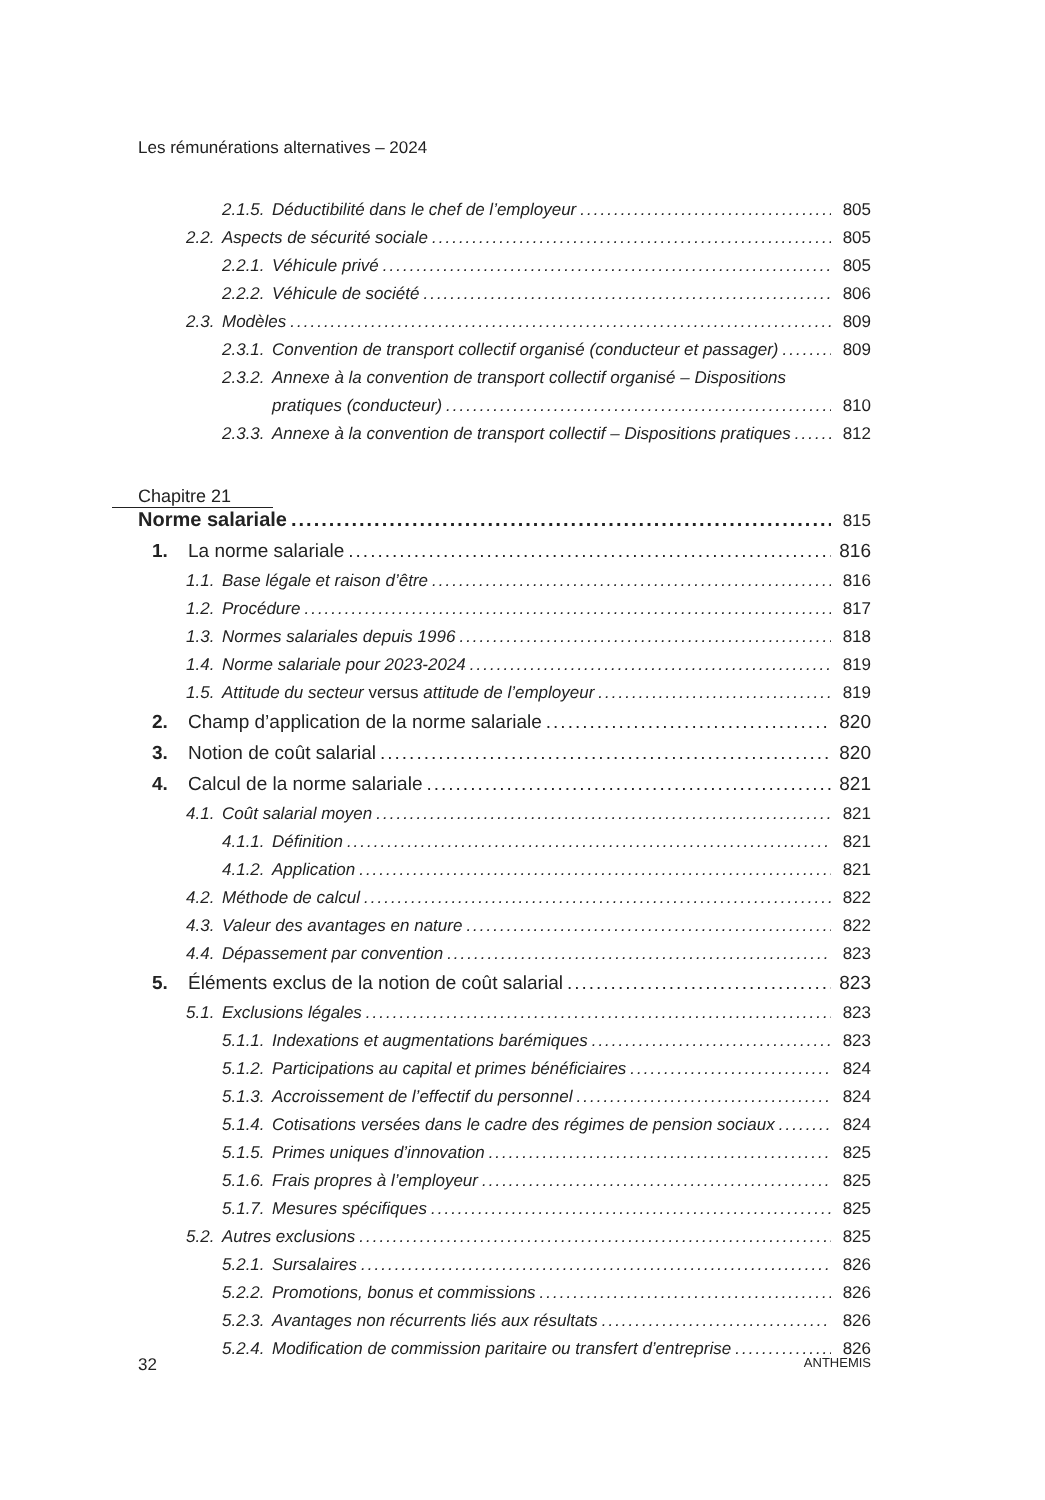Les rémunérations alternatives – 2024
2.1.5. Déductibilité dans le chef de l’employeur 805
2.2. Aspects de sécurité sociale 805
2.2.1. Véhicule privé 805
2.2.2. Véhicule de société 806
2.3. Modèles 809
2.3.1. Convention de transport collectif organisé (conducteur et passager) 809
2.3.2. Annexe à la convention de transport collectif organisé – Dispositions
pratiques (conducteur) 810
2.3.3. Annexe à la convention de transport collectif – Dispositions pratiques 812
Chapitre 21
Norme salariale 815
1. La norme salariale 816
1.1. Base légale et raison d’être 816
1.2. Procédure 817
1.3. Normes salariales depuis 1996 818
1.4. Norme salariale pour 2023-2024 819
1.5. Attitude du secteur versus attitude de l’employeur 819
2. Champ d’application de la norme salariale 820
3. Notion de coût salarial 820
4. Calcul de la norme salariale 821
4.1. Coût salarial moyen 821
4.1.1. Définition 821
4.1.2. Application 821
4.2. Méthode de calcul 822
4.3. Valeur des avantages en nature 822
4.4. Dépassement par convention 823
5. Éléments exclus de la notion de coût salarial 823
5.1. Exclusions légales 823
5.1.1. Indexations et augmentations barémiques 823
5.1.2. Participations au capital et primes bénéficiaires 824
5.1.3. Accroissement de l’effectif du personnel 824
5.1.4. Cotisations versées dans le cadre des régimes de pension sociaux 824
5.1.5. Primes uniques d’innovation 825
5.1.6. Frais propres à l’employeur 825
5.1.7. Mesures spécifiques 825
5.2. Autres exclusions 825
5.2.1. Sursalaires 826
5.2.2. Promotions, bonus et commissions 826
5.2.3. Avantages non récurrents liés aux résultats 826
5.2.4. Modification de commission paritaire ou transfert d’entreprise 826
32 ANTHEMIS